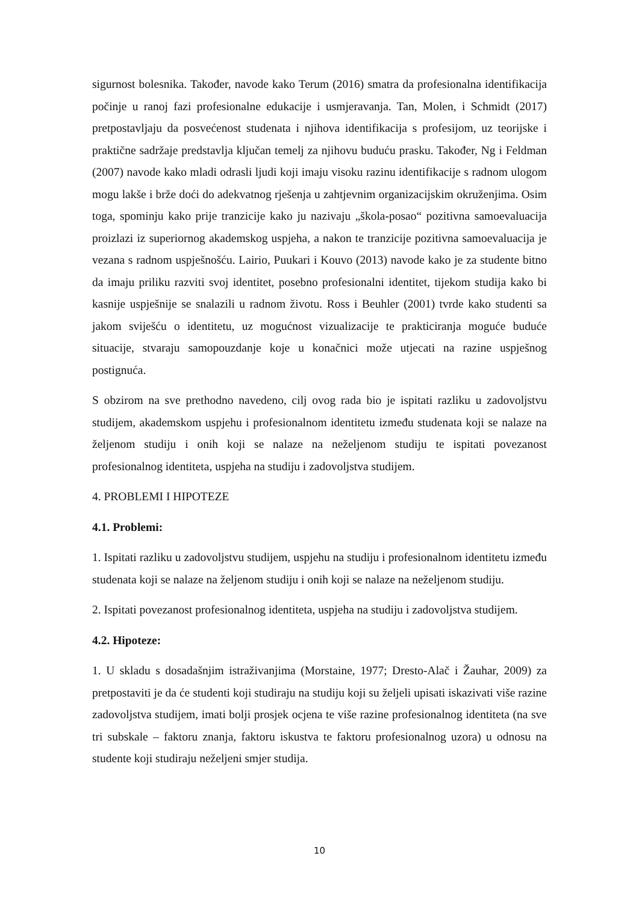sigurnost bolesnika. Također, navode kako Terum (2016) smatra da profesionalna identifikacija počinje u ranoj fazi profesionalne edukacije i usmjeravanja. Tan, Molen, i Schmidt (2017) pretpostavljaju da posvećenost studenata i njihova identifikacija s profesijom, uz teorijske i praktične sadržaje predstavlja ključan temelj za njihovu buduću prasku. Također, Ng i Feldman (2007) navode kako mladi odrasli ljudi koji imaju visoku razinu identifikacije s radnom ulogom mogu lakše i brže doći do adekvatnog rješenja u zahtjevnim organizacijskim okruženjima. Osim toga, spominju kako prije tranzicije kako ju nazivaju „škola-posao“ pozitivna samoevaluacija proizlazi iz superiornog akademskog uspjeha, a nakon te tranzicije pozitivna samoevaluacija je vezana s radnom uspješnošću. Lairio, Puukari i Kouvo (2013) navode kako je za studente bitno da imaju priliku razviti svoj identitet, posebno profesionalni identitet, tijekom studija kako bi kasnije uspješnije se snalazili u radnom životu. Ross i Beuhler (2001) tvrde kako studenti sa jakom sviješću o identitetu, uz mogućnost vizualizacije te prakticiranja moguće buduće situacije, stvaraju samopouzdanje koje u konačnici može utjecati na razine uspješnog postignuća.
S obzirom na sve prethodno navedeno, cilj ovog rada bio je ispitati razliku u zadovoljstvu studijem, akademskom uspjehu i profesionalnom identitetu između studenata koji se nalaze na željenom studiju i onih koji se nalaze na neželjenom studiju te ispitati povezanost profesionalnog identiteta, uspjeha na studiju i zadovoljstva studijem.
4. PROBLEMI I HIPOTEZE
4.1. Problemi:
1. Ispitati razliku u zadovoljstvu studijem, uspjehu na studiju i profesionalnom identitetu između studenata koji se nalaze na željenom studiju i onih koji se nalaze na neželjenom studiju.
2. Ispitati povezanost profesionalnog identiteta, uspjeha na studiju i zadovoljstva studijem.
4.2. Hipoteze:
1. U skladu s dosadašnjim istraživanjima (Morstaine, 1977; Dresto-Alač i Žauhar, 2009) za pretpostaviti je da će studenti koji studiraju na studiju koji su željeli upisati iskazivati više razine zadovoljstva studijem, imati bolji prosjek ocjena te više razine profesionalnog identiteta (na sve tri subskale – faktoru znanja, faktoru iskustva te faktoru profesionalnog uzora) u odnosu na studente koji studiraju neželjeni smjer studija.
10